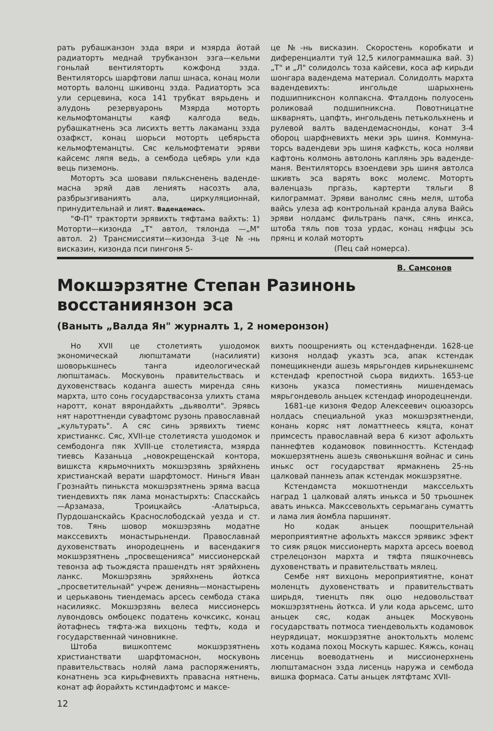рать рубашканзон эзда вяри и мзярда йотай радиаторть меднай трубканзон эзга—кельми гоньлай вентиляторть кожфонд эзда. Вентиляторсь шарфтови лапш шнаса, конац моли моторть валонц шкивонц эзда. Радиаторть эса ули серцевина, коса 141 трубкат вярьдень и алудонь резервуаронь Мзярда моторть кельмофтоманцты каяф калгода ведь, рубашкатнень эса лисихть ветть лакаманц эзда озафкст, конац шорьси моторть цебярьста кельмофтеманцты. Сяс кельмофтемати эряви кайсемс ляпя ведь, а сембода цебярь ули кда вець пиземонь.
Моторть эса шовави пяльксненень ваденде­масна эряй дав лениять насозть ала, разбрызгиваниять ала, циркуляционнай, принудительнай и лият. Ваденде­мась.
"Ф-П" тракторти эрявихть тяфтама вайхть: 1) Моторти—кизонда „Т" автол, тялонда —„М" автол. 2) Трансмиссияти—кизонда 3-це №-нь висказин, кизонда пси пингоня 5-
це №-нь висказин. Скоростень коробкати и диференциалти туй 12,5 килограммашка вай. 3) „Т" и „Л" солидолсь тоза кайсеви, коса аф кирьди шонгара ваденде­ма материал. Солидолть мархта вадендевихть: ингольде шарыхнень подшипникснон колпаксна. Фталдонь полуосень роликовай подшипниксна. Повотницатне шкварнять, цапфть, ингольдень петькольхнень и рулевой валть ваденде­маснонды, конат 3-4 обороц шарфневихть меки эрь шиня. Коммуна­торсь вадендеви эрь шиня кафксть, коса ноляви кафтонь колмонь автолонь каплянь эрь ваденде­маня. Вентиляторсь взоендеви эрь шиня автолса шкивть эса варять вокс молемс. Моторть валенцазь пргазь, картерти тяльги 8 килограммат. Эряви ванолмс сянь меля, штоба вайсь улеза аф контрольнай кранда алува Вайсь эряви нолдамс фильтрань пачк, сянь инкса, штоба тяль пов тоза урдас, конац няфцы эсь прянц и колай моторть
(Пец сай номерса).
В. Самсонов
Мокшэрзятне Степан Разинонь восстаниянзон эса
(Ваныть „Валда Ян" журналть 1, 2 номеронзон)
Но XVII це столетиять ушодомок экономическай люпштамати (насилияти) шоворькшнесь танга идеологическай люпштамась. Москувонь правительствась и духовенствась коданга ашесть миренда сянь мархта, што сонь государствасонза улихть стама наротт, конат вярондайхть „дьяволти". Эрявсь нят нароттненди сувафтомс рузонь православнай „культурать". А сяс синь эрявихть тиемс христианкс. Сяс, XVII-це столетияста ушодомок и сембодонга пяк XVIII-це столетияста, мзярда тиевсь Казаньца „новокрещенскай контора, вишкста кярьмочнихть мокшэрзянь зряйхнень христианскай верати шарфтомост. Ниньгя Иван Грознайть пинькста мокшэрзятнень эряма васца тиендевихть пяк лама монастырхть: Спасскайсь—Арзамаза, Троицкайсь -Алатырьса, Пурдошанскайсь Краснослободскай уезда и ст. тов. Тянь шовор мокшэрзянь модатне макссевихть монастырьненди. Православнай духовенствать инородецнень и васендакигя мокшэрзятнень „просвещенияса" миссионерскай тевонза аф тьождяста прашендть нят эряйхнень ланкс. Мокшэрзянь эряйхнень йоткса „просветительнай" учреж дениянь—монастырень и церькавонь тиендемась арсесь сембода стака насилиякс. Мокшэрзянь велеса миссионерсь лувондовсь омбоцекс податень кочксикс, конац йотафнесь тяфта-жа вихцонь тефть, кода и государственнай чиновникне.
Штоба вишкоптемс мокшэрзятнень христианствати шарфтомаснон, москувонь правительствась ноляй лама распоряжениять, конатнень эса кирьфневихть правасна нятнень, конат аф йорайхть кстиндафтомс и максе-
вихть поощрениять оц кстендафненди. 1628-це кизоня нолдаф указть эса, апак кстендак помещикненди ашезь мярьгондев кирьнекшнемс кстендаф крепостной сьора видихть. 1653-це кизонь указса поместиянь мишендемась мярьгондеволь аньцек кстендаф инородецненди.
1681-це кизоня Федор Алексеевич оцюазорсь нолдась специальной указ мокшэрзятненди, конань коряс нят ломаттнеесь кяцта, конат примсесть православнай вера 6 кизот афольхть паннефтев кодамовок повинностть. Кстендаф мокшерзятнень ашезь сявонькшня войнас и синь инькс ост государстват ярмакнень 25-нь цалковай паннезь апак кстендак мокшэрзятне.
Кстендамста мокшотненди макссельхть наград 1 цалковай алять инькса и 50 трьошнек авать инькса. Макссевольхть серьмагань суматть и лама лия йомбла паршинят.
Но кодак аньцек поощрительнай мероприятиятне афольхть максся эрявикс эфект то сияк ряцок миссионерть мархта арсесь воевод стрелецонзон мархта и тяфта пяшкочневсь духовенствать и правительствать мялец.
Сембе нят вихцонь мероприятиятне, конат моленцть духовенствать и правительствать ширьдя, тиенцть пяк оцю недовольстват мокшэрзятнень йоткса. И ули кода арьсемс, што аньцек сяс, кодак аньцек Москувонь государствать потмоса тиендевольхть кодамовок неурядицат, мокшэрзятне аноктольхть молемс хоть кодама похоц Москуть каршес. Кяжсь, конац лисенць воеводатнень и миссионерхнень люпштамаснон эзда лисенць наружа и сембода вишка формаса. Саты аньцек лятфтамс XVII-
12